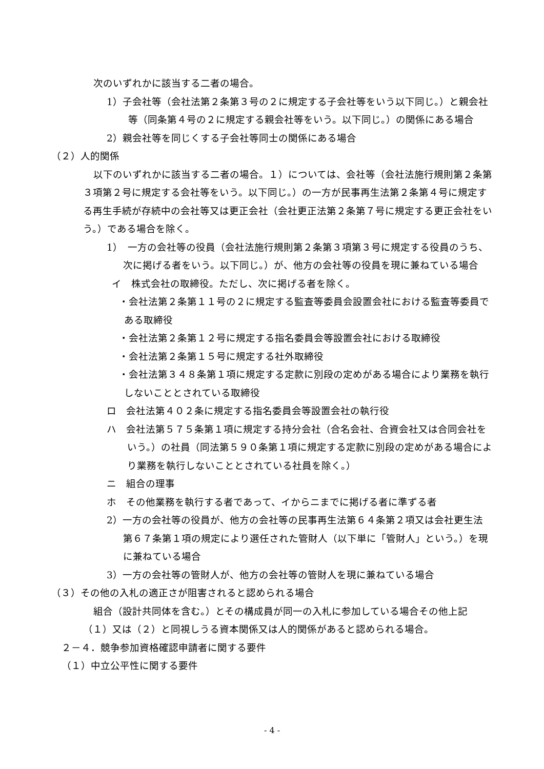次のいずれかに該当する二者の場合。
1）子会社等（会社法第２条第３号の２に規定する子会社等をいう以下同じ。）と親会社等（同条第４号の２に規定する親会社等をいう。以下同じ。）の関係にある場合
2）親会社等を同じくする子会社等同士の関係にある場合
（２）人的関係
以下のいずれかに該当する二者の場合。１）については、会社等（会社法施行規則第２条第３項第２号に規定する会社等をいう。以下同じ。）の一方が民事再生法第２条第４号に規定する再生手続が存続中の会社等又は更正会社（会社更正法第２条第７号に規定する更正会社をいう。）である場合を除く。
1）　一方の会社等の役員（会社法施行規則第２条第３項第３号に規定する役員のうち、次に掲げる者をいう。以下同じ。）が、他方の会社等の役員を現に兼ねている場合
イ　株式会社の取締役。ただし、次に掲げる者を除く。
・会社法第２条第１１号の２に規定する監査等委員会設置会社における監査等委員である取締役
・会社法第２条第１２号に規定する指名委員会等設置会社における取締役
・会社法第２条第１５号に規定する社外取締役
・会社法第３４８条第１項に規定する定款に別段の定めがある場合により業務を執行しないこととされている取締役
ロ　会社法第４０２条に規定する指名委員会等設置会社の執行役
ハ　会社法第５７５条第１項に規定する持分会社（合名会社、合資会社又は合同会社をいう。）の社員（同法第５９０条第１項に規定する定款に別段の定めがある場合により業務を執行しないこととされている社員を除く。）
ニ　組合の理事
ホ　その他業務を執行する者であって、イからニまでに掲げる者に準ずる者
2）一方の会社等の役員が、他方の会社等の民事再生法第６４条第２項又は会社更生法第６７条第１項の規定により選任された管財人（以下単に「管財人」という。）を現に兼ねている場合
3）一方の会社等の管財人が、他方の会社等の管財人を現に兼ねている場合
（３）その他の入札の適正さが阻害されると認められる場合
組合（設計共同体を含む。）とその構成員が同一の入札に参加している場合その他上記（１）又は（２）と同視しうる資本関係又は人的関係があると認められる場合。
２－４．競争参加資格確認申請者に関する要件
（１）中立公平性に関する要件
- 4 -